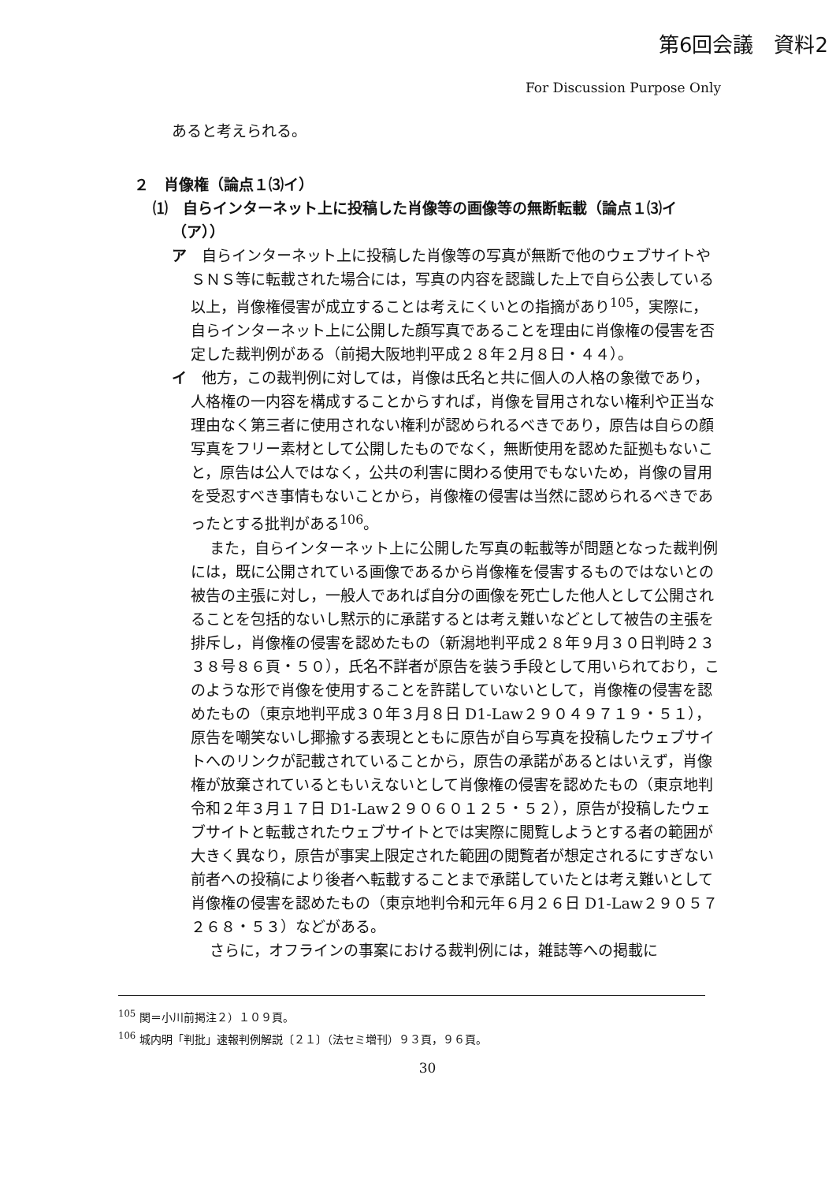第6回会議　資料2
For Discussion Purpose Only
あると考えられる。
２　肖像権（論点１⑶イ）
⑴　自らインターネット上に投稿した肖像等の画像等の無断転載（論点１⑶イ（ア））
ア　自らインターネット上に投稿した肖像等の写真が無断で他のウェブサイトやＳＮＳ等に転載された場合には，写真の内容を認識した上で自ら公表している以上，肖像権侵害が成立することは考えにくいとの指摘があり<sup>105</sup>，実際に，自らインターネット上に公開した顔写真であることを理由に肖像権の侵害を否定した裁判例がある（前掲大阪地判平成２８年２月８日・４４）。
イ　他方，この裁判例に対しては，肖像は氏名と共に個人の人格の象徴であり，人格権の一内容を構成することからすれば，肖像を冒用されない権利や正当な理由なく第三者に使用されない権利が認められるべきであり，原告は自らの顔写真をフリー素材として公開したものでなく，無断使用を認めた証拠もないこと，原告は公人ではなく，公共の利害に関わる使用でもないため，肖像の冒用を受忍すべき事情もないことから，肖像権の侵害は当然に認められるべきであったとする批判がある<sup>106</sup>。
また，自らインターネット上に公開した写真の転載等が問題となった裁判例には，既に公開されている画像であるから肖像権を侵害するものではないとの被告の主張に対し，一般人であれば自分の画像を死亡した他人として公開されることを包括的ないし黙示的に承諾するとは考え難いなどとして被告の主張を排斥し，肖像権の侵害を認めたもの（新潟地判平成２８年９月３０日判時２３３８号８６頁・５０），氏名不詳者が原告を装う手段として用いられており，このような形で肖像を使用することを許諾していないとして，肖像権の侵害を認めたもの（東京地判平成３０年３月８日 D1-Law２９０４９７１９・５１），原告を嘲笑ないし揶揄する表現とともに原告が自ら写真を投稿したウェブサイトへのリンクが記載されていることから，原告の承諾があるとはいえず，肖像権が放棄されているともいえないとして肖像権の侵害を認めたもの（東京地判令和２年３月１７日 D1-Law２９０６０１２５・５２），原告が投稿したウェブサイトと転載されたウェブサイトとでは実際に閲覧しようとする者の範囲が大きく異なり，原告が事実上限定された範囲の閲覧者が想定されるにすぎない前者への投稿により後者へ転載することまで承諾していたとは考え難いとして肖像権の侵害を認めたもの（東京地判令和元年６月２６日 D1-Law２９０５７２６８・５３）などがある。
さらに，オフラインの事案における裁判例には，雑誌等への掲載に
<sup>105</sup> 関＝小川前掲注２）１０９頁。
<sup>106</sup> 城内明「判批」速報判例解説〔２１〕（法セミ増刊）９３頁，９６頁。
30